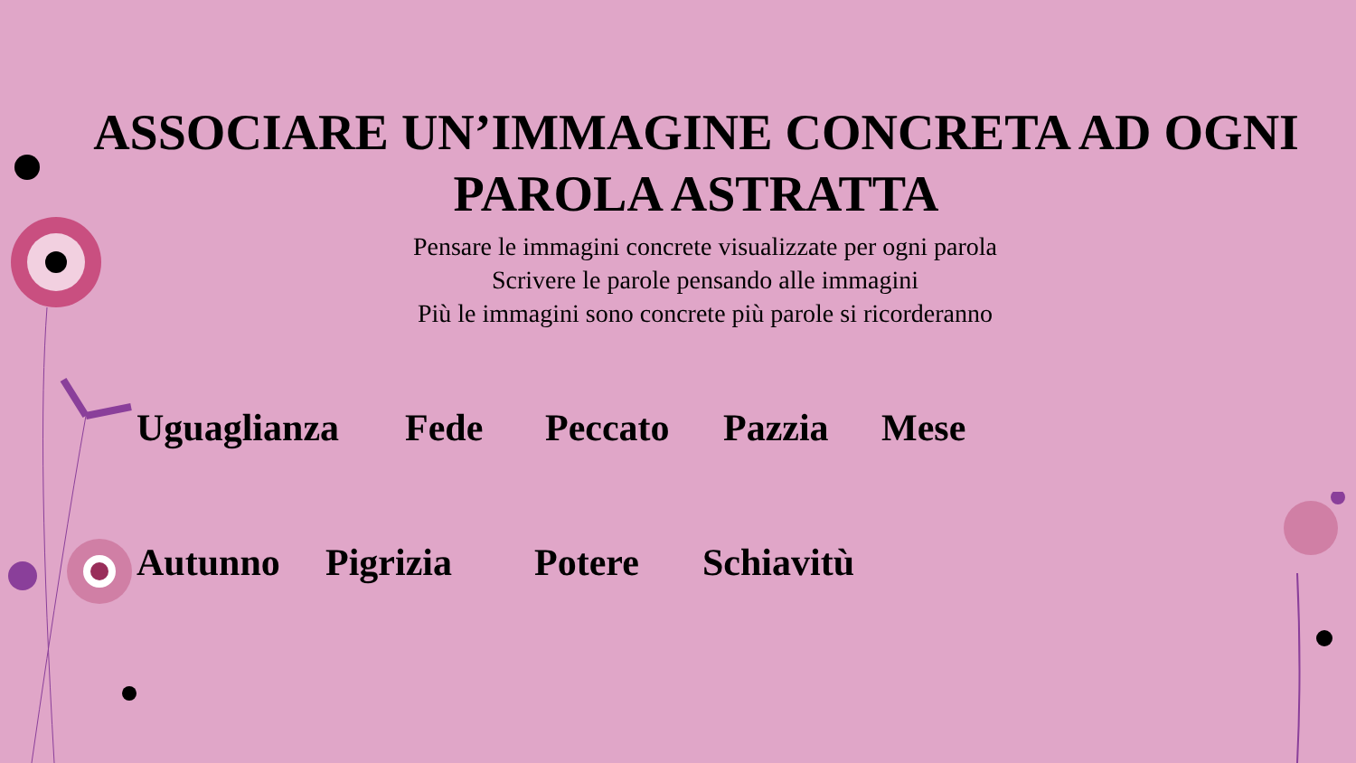ASSOCIARE UN’IMMAGINE CONCRETA AD OGNI PAROLA ASTRATTA
Pensare le immagini concrete visualizzate per ogni parola
Scrivere le parole pensando alle immagini
Più le immagini sono concrete più parole si ricorderanno
Uguaglianza Fede Peccato Pazzia Mese
Autunno Pigrizia Potere Schiavitù